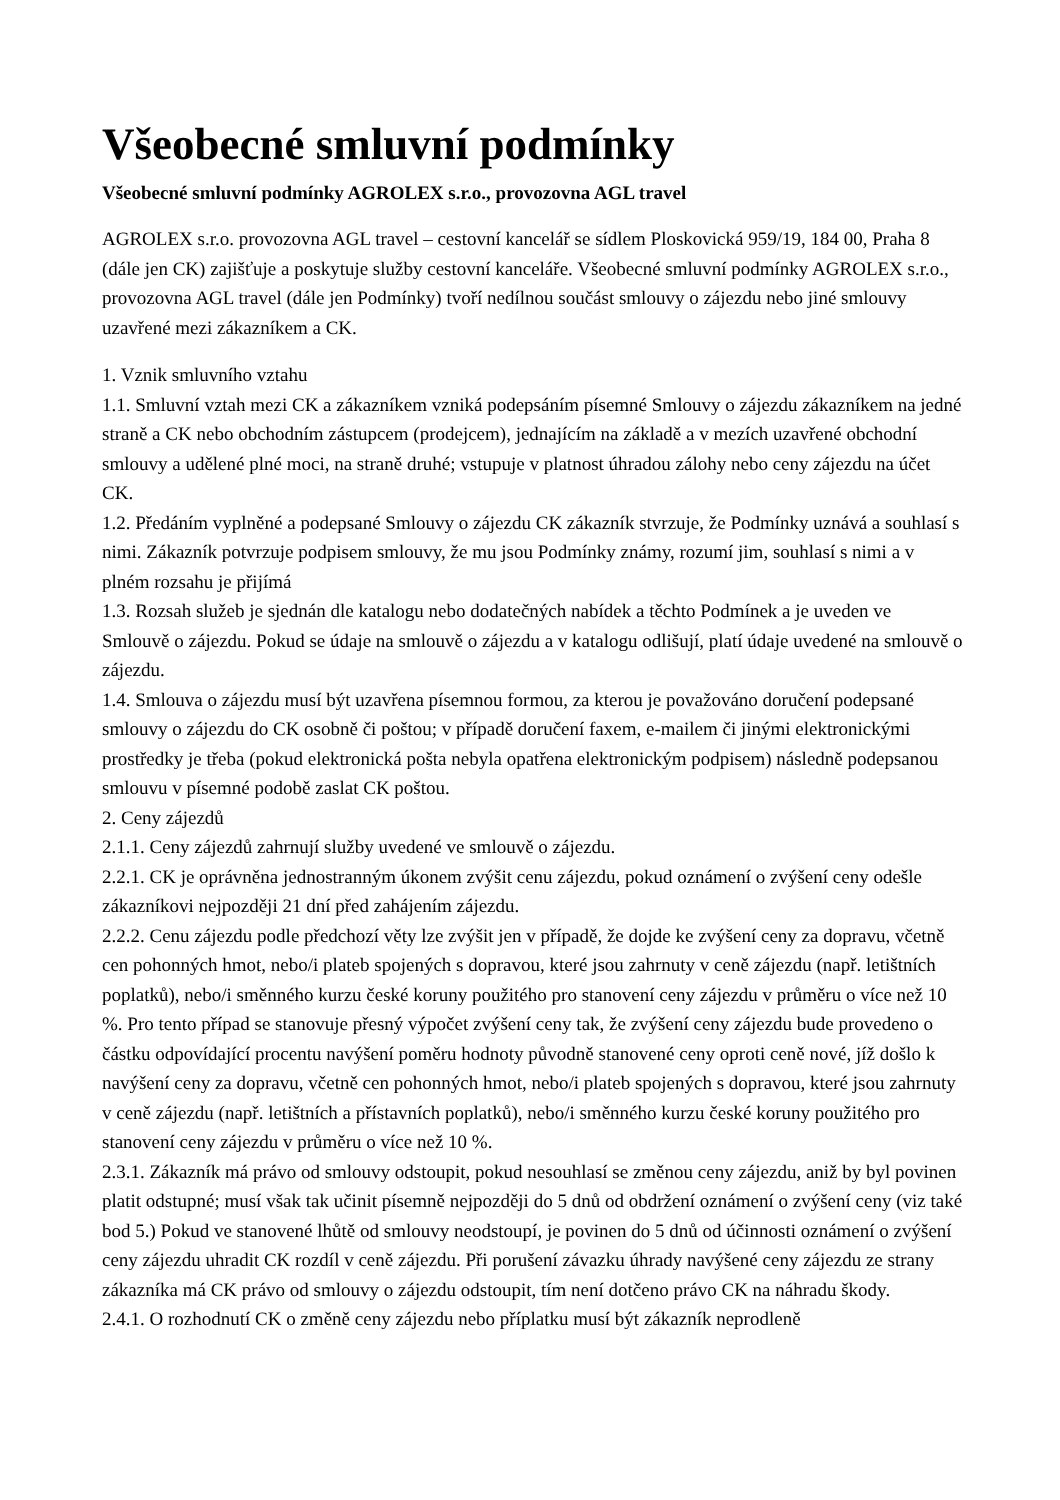Všeobecné smluvní podmínky
Všeobecné smluvní podmínky AGROLEX s.r.o., provozovna AGL travel
AGROLEX s.r.o. provozovna AGL travel – cestovní kancelář se sídlem Ploskovická 959/19, 184 00, Praha 8 (dále jen CK) zajišťuje a poskytuje služby cestovní kanceláře. Všeobecné smluvní podmínky AGROLEX s.r.o., provozovna AGL travel (dále jen Podmínky) tvoří nedílnou součást smlouvy o zájezdu nebo jiné smlouvy uzavřené mezi zákazníkem a CK.
1. Vznik smluvního vztahu
1.1. Smluvní vztah mezi CK a zákazníkem vzniká podepsáním písemné Smlouvy o zájezdu zákazníkem na jedné straně a CK nebo obchodním zástupcem (prodejcem), jednajícím na základě a v mezích uzavřené obchodní smlouvy a udělené plné moci, na straně druhé; vstupuje v platnost úhradou zálohy nebo ceny zájezdu na účet CK.
1.2. Předáním vyplněné a podepsané Smlouvy o zájezdu CK zákazník stvrzuje, že Podmínky uznává a souhlasí s nimi. Zákazník potvrzuje podpisem smlouvy, že mu jsou Podmínky známy, rozumí jim, souhlasí s nimi a v plném rozsahu je přijímá
1.3. Rozsah služeb je sjednán dle katalogu nebo dodatečných nabídek a těchto Podmínek a je uveden ve Smlouvě o zájezdu. Pokud se údaje na smlouvě o zájezdu a v katalogu odlišují, platí údaje uvedené na smlouvě o zájezdu.
1.4. Smlouva o zájezdu musí být uzavřena písemnou formou, za kterou je považováno doručení podepsané smlouvy o zájezdu do CK osobně či poštou; v případě doručení faxem, e-mailem či jinými elektronickými prostředky je třeba (pokud elektronická pošta nebyla opatřena elektronickým podpisem) následně podepsanou smlouvu v písemné podobě zaslat CK poštou.
2. Ceny zájezdů
2.1.1. Ceny zájezdů zahrnují služby uvedené ve smlouvě o zájezdu.
2.2.1. CK je oprávněna jednostranným úkonem zvýšit cenu zájezdu, pokud oznámení o zvýšení ceny odešle zákazníkovi nejpozději 21 dní před zahájením zájezdu.
2.2.2. Cenu zájezdu podle předchozí věty lze zvýšit jen v případě, že dojde ke zvýšení ceny za dopravu, včetně cen pohonných hmot, nebo/i plateb spojených s dopravou, které jsou zahrnuty v ceně zájezdu (např. letištních poplatků), nebo/i směnného kurzu české koruny použitého pro stanovení ceny zájezdu v průměru o více než 10 %. Pro tento případ se stanovuje přesný výpočet zvýšení ceny tak, že zvýšení ceny zájezdu bude provedeno o částku odpovídající procentu navýšení poměru hodnoty původně stanovené ceny oproti ceně nové, jíž došlo k navýšení ceny za dopravu, včetně cen pohonných hmot, nebo/i plateb spojených s dopravou, které jsou zahrnuty v ceně zájezdu (např. letištních a přístavních poplatků), nebo/i směnného kurzu české koruny použitého pro stanovení ceny zájezdu v průměru o více než 10 %.
2.3.1. Zákazník má právo od smlouvy odstoupit, pokud nesouhlasí se změnou ceny zájezdu, aniž by byl povinen platit odstupné; musí však tak učinit písemně nejpozději do 5 dnů od obdržení oznámení o zvýšení ceny (viz také bod 5.) Pokud ve stanovené lhůtě od smlouvy neodstoupí, je povinen do 5 dnů od účinnosti oznámení o zvýšení ceny zájezdu uhradit CK rozdíl v ceně zájezdu. Při porušení závazku úhrady navýšené ceny zájezdu ze strany zákazníka má CK právo od smlouvy o zájezdu odstoupit, tím není dotčeno právo CK na náhradu škody.
2.4.1. O rozhodnutí CK o změně ceny zájezdu nebo příplatku musí být zákazník neprodleně